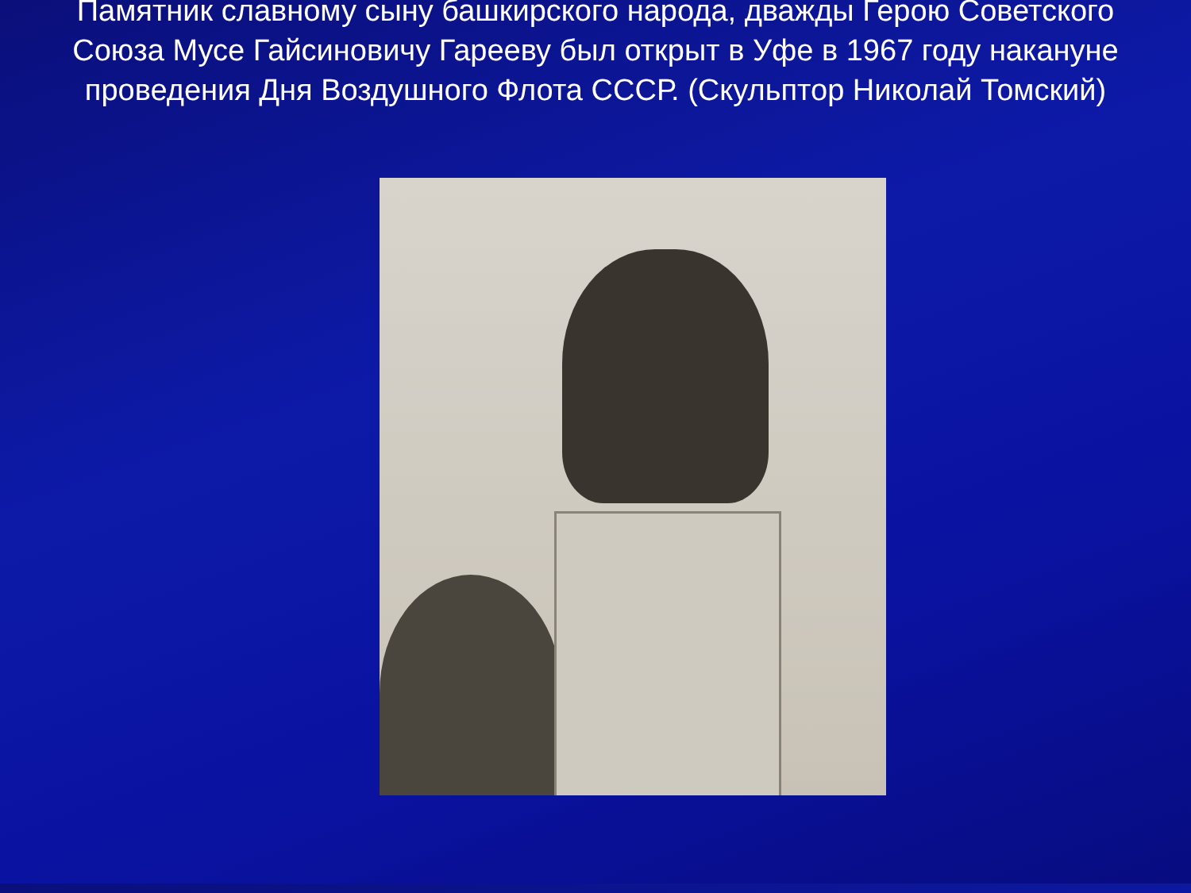Памятник славному сыну башкирского народа, дважды Герою Советского Союза Мусе Гайсиновичу Гарееву был открыт в Уфе в 1967 году накануне проведения Дня Воздушного Флота СССР. (Скульптор Николай Томский)